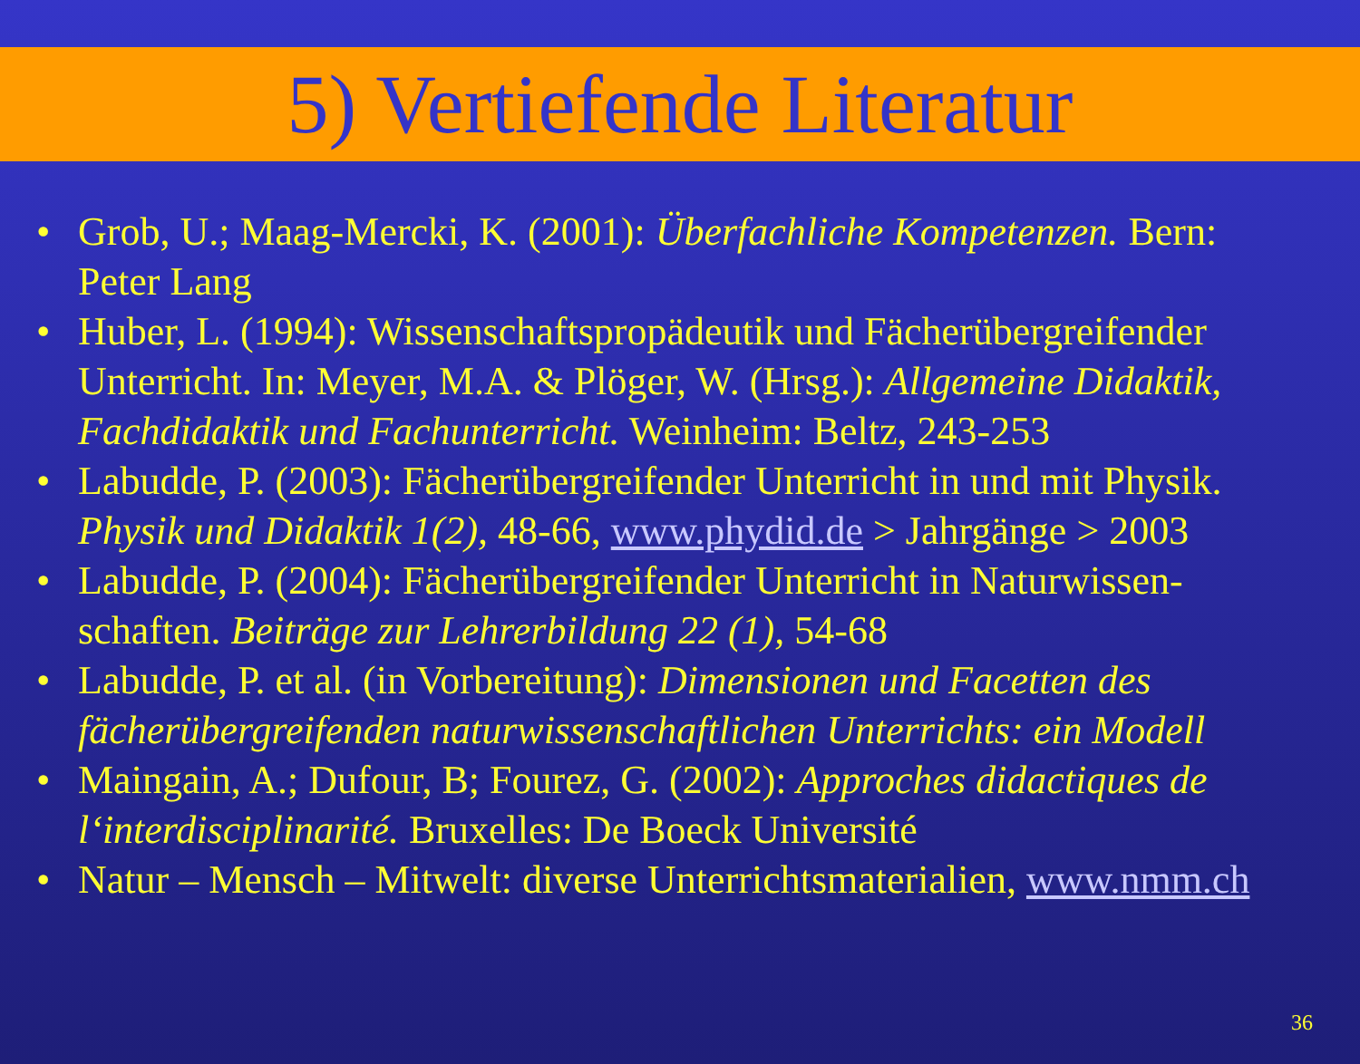5) Vertiefende Literatur
• Grob, U.; Maag-Mercki, K. (2001): Überfachliche Kompetenzen. Bern: Peter Lang
• Huber, L. (1994): Wissenschaftspropädeutik und Fächerübergreifender Unterricht. In: Meyer, M.A. & Plöger, W. (Hrsg.): Allgemeine Didaktik, Fachdidaktik und Fachunterricht. Weinheim: Beltz, 243-253
• Labudde, P. (2003): Fächerübergreifender Unterricht in und mit Physik. Physik und Didaktik 1(2), 48-66, www.phydid.de > Jahrgänge > 2003
• Labudde, P. (2004): Fächerübergreifender Unterricht in Naturwissen-schaften. Beiträge zur Lehrerbildung 22 (1), 54-68
• Labudde, P. et al. (in Vorbereitung): Dimensionen und Facetten des fächerübergreifenden naturwissenschaftlichen Unterrichts: ein Modell
• Maingain, A.; Dufour, B; Fourez, G. (2002): Approches didactiques de l‘interdisciplinarité. Bruxelles: De Boeck Université
• Natur – Mensch – Mitwelt: diverse Unterrichtsmaterialien, www.nmm.ch
36